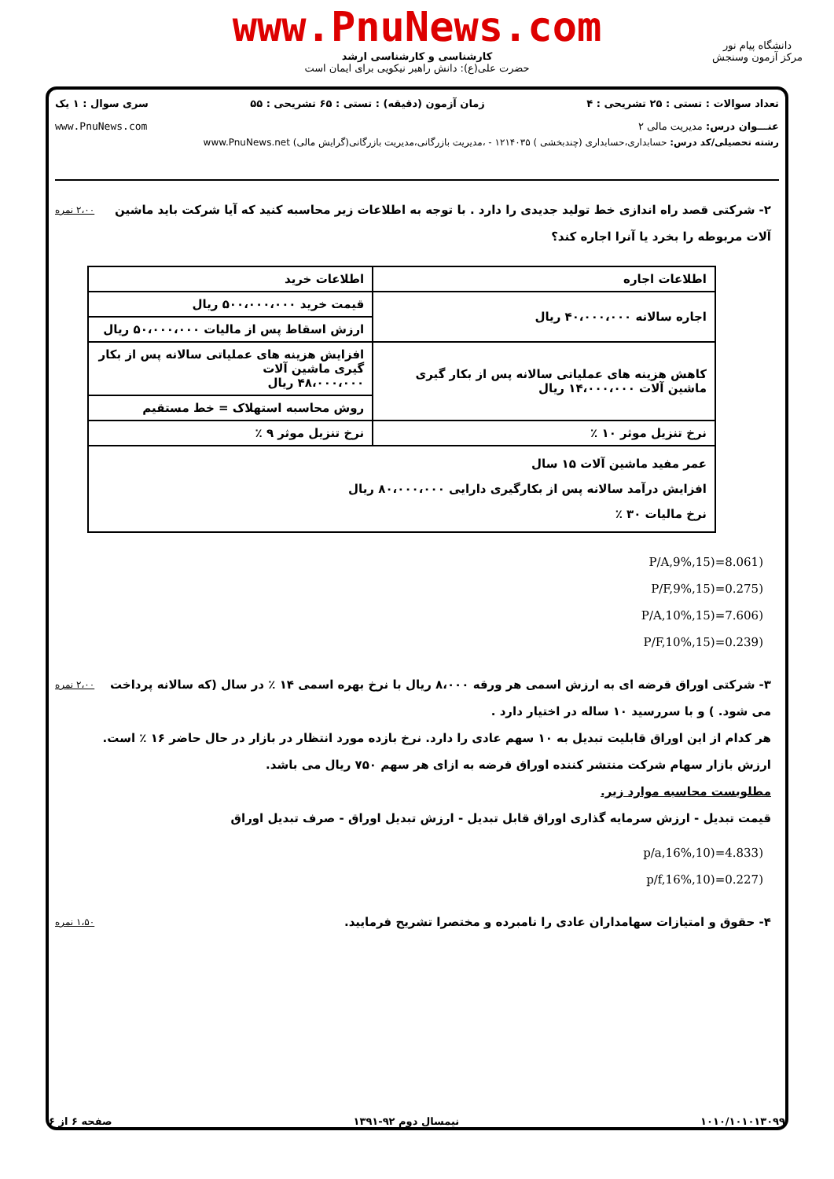www.PnuNews.com
کارشناسی و کارشناسی ارشد
حضرت علی(ع): دانش راهبر نیکویی برای ایمان است
دانشگاه پیام نور
مرکز آزمون وسنجش
تعداد سوالات : تستی : ۲۵ تشریحی : ۴ زمان آزمون (دقیقه) : تستی : ۶۵ تشریحی : ۵۵ سری سوال : ۱ یک
عنـــوان درس: مدیریت مالی ۲ www.PnuNews.com
رشته تحصیلی/کد درس: حسابداری،حسابداری (چندبخشی ) ۱۲۱۴۰۳۵ - ،مدیریت بازرگانی،مدیریت بازرگانی(گرایش مالی) www.PnuNews.net
۲،۰۰ نمره ۲- شرکتی قصد راه اندازی خط تولید جدیدی را دارد . با توجه به اطلاعات زیر محاسبه کنید که آیا شرکت باید ماشین آلات مربوطه را بخرد یا آنرا اجاره کند؟
| اطلاعات اجاره | اطلاعات خرید |
| اجاره سالانه ۴۰،۰۰۰،۰۰۰ ریال | قیمت خرید ۵۰۰،۰۰۰،۰۰۰ ریال |
| | ارزش اسقاط پس از مالیات ۵۰،۰۰۰،۰۰۰ ریال |
| کاهش هزینه های عملیاتی سالانه پس از بکار گیری ماشین آلات ۱۴،۰۰۰،۰۰۰ ریال | افزایش هزینه های عملیاتی سالانه پس از بکار گیری ماشین آلات ۴۸،۰۰۰،۰۰۰ ریال |
| | روش محاسبه استهلاک = خط مستقیم |
| نرخ تنزیل موثر ۱۰ ٪ | نرخ تنزیل موثر ۹ ٪ |
| عمر مفید ماشین آلات ۱۵ سال افزایش درآمد سالانه پس از بکارگیری دارایی ۸۰،۰۰۰،۰۰۰ ریال نرخ مالیات ۳۰ ٪ | |
P/A,9%,15)=8.061)
P/F,9%,15)=0.275)
P/A,10%,15)=7.606)
P/F,10%,15)=0.239)
۲،۰۰ نمره ۳- شرکتی اوراق قرضه ای به ارزش اسمی هر ورقه ۸،۰۰۰ ریال با نرخ بهره اسمی ۱۴ ٪ در سال (که سالانه پرداخت می شود. ) و با سررسید ۱۰ ساله در اختیار دارد .
هر کدام از این اوراق قابلیت تبدیل به ۱۰ سهم عادی را دارد. نرخ بازده مورد انتظار در بازار در حال حاضر ۱۶ ٪ است.
ارزش بازار سهام شرکت منتشر کننده اوراق قرضه به ازای هر سهم ۷۵۰ ریال می باشد.
مطلوبست محاسبه موارد زیر.
قیمت تبدیل - ارزش سرمایه گذاری اوراق قابل تبدیل - ارزش تبدیل اوراق - صرف تبدیل اوراق
p/a,16%,10)=4.833)
p/f,16%,10)=0.227)
۱،۵۰ نمره ۴- حقوق و امتیازات سهامداران عادی را نامبرده و مختصرا تشریح فرمایید.
۱۰۱۰/۱۰۱۰۱۳۰۹۹ نیمسال دوم ۹۲-۱۳۹۱ صفحه ۶ از ۶